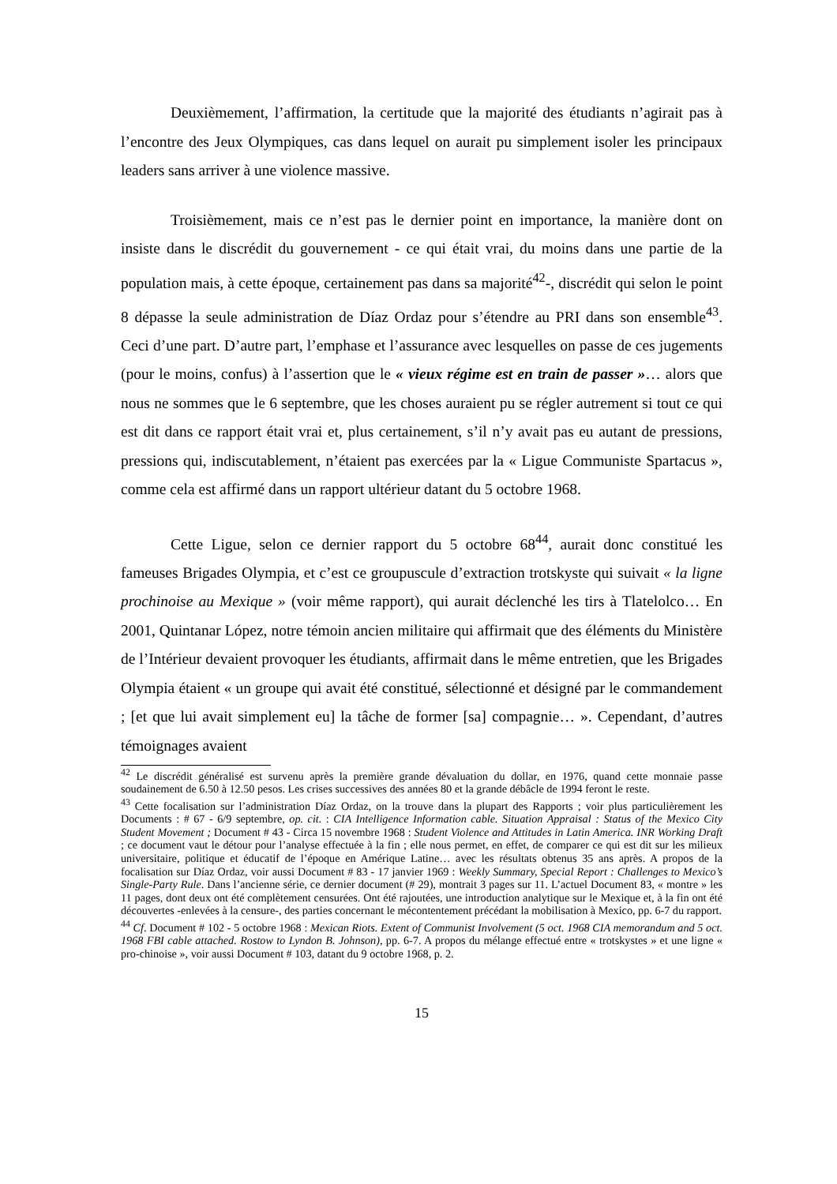Deuxièmement, l’affirmation, la certitude que la majorité des étudiants n’agirait pas à l’encontre des Jeux Olympiques, cas dans lequel on aurait pu simplement isoler les principaux leaders sans arriver à une violence massive.
Troisièmement, mais ce n’est pas le dernier point en importance, la manière dont on insiste dans le discrédit du gouvernement - ce qui était vrai, du moins dans une partie de la population mais, à cette époque, certainement pas dans sa majorité<sup>42</sup>-, discrédit qui selon le point 8 dépasse la seule administration de Díaz Ordaz pour s’étendre au PRI dans son ensemble<sup>43</sup>. Ceci d’une part. D’autre part, l’emphase et l’assurance avec lesquelles on passe de ces jugements (pour le moins, confus) à l’assertion que le « vieux régime est en train de passer »… alors que nous ne sommes que le 6 septembre, que les choses auraient pu se régler autrement si tout ce qui est dit dans ce rapport était vrai et, plus certainement, s’il n’y avait pas eu autant de pressions, pressions qui, indiscutablement, n’étaient pas exercées par la « Ligue Communiste Spartacus », comme cela est affirmé dans un rapport ultérieur datant du 5 octobre 1968.
Cette Ligue, selon ce dernier rapport du 5 octobre 68<sup>44</sup>, aurait donc constitué les fameuses Brigades Olympia, et c’est ce groupuscule d’extraction trotskyste qui suivait « la ligne prochinoise au Mexique » (voir même rapport), qui aurait déclenché les tirs à Tlatelolco… En 2001, Quintanar López, notre témoin ancien militaire qui affirmait que des éléments du Ministère de l’Intérieur devaient provoquer les étudiants, affirmait dans le même entretien, que les Brigades Olympia étaient « un groupe qui avait été constitué, sélectionné et désigné par le commandement ; [et que lui avait simplement eu] la tâche de former [sa] compagnie… ». Cependant, d’autres témoignages avaient
<sup>42</sup> Le discrédit généralisé est survenu après la première grande dévaluation du dollar, en 1976, quand cette monnaie passe soudainement de 6.50 à 12.50 pesos. Les crises successives des années 80 et la grande débâcle de 1994 feront le reste.
<sup>43</sup> Cette focalisation sur l’administration Díaz Ordaz, on la trouve dans la plupart des Rapports ; voir plus particulièrement les Documents : # 67 - 6/9 septembre, op. cit. : CIA Intelligence Information cable. Situation Appraisal : Status of the Mexico City Student Movement ; Document # 43 - Circa 15 novembre 1968 : Student Violence and Attitudes in Latin America. INR Working Draft ; ce document vaut le détour pour l’analyse effectuée à la fin ; elle nous permet, en effet, de comparer ce qui est dit sur les milieux universitaire, politique et éducatif de l’époque en Amérique Latine… avec les résultats obtenus 35 ans après. A propos de la focalisation sur Díaz Ordaz, voir aussi Document # 83 - 17 janvier 1969 : Weekly Summary, Special Report : Challenges to Mexico’s Single-Party Rule. Dans l’ancienne série, ce dernier document (# 29), montrait 3 pages sur 11. L’actuel Document 83, « montre » les 11 pages, dont deux ont été complètement censurées. Ont été rajoutées, une introduction analytique sur le Mexique et, à la fin ont été découvertes -enlevées à la censure-, des parties concernant le mécontentement précédant la mobilisation à Mexico, pp. 6-7 du rapport.
<sup>44</sup> Cf. Document # 102 - 5 octobre 1968 : Mexican Riots. Extent of Communist Involvement (5 oct. 1968 CIA memorandum and 5 oct. 1968 FBI cable attached. Rostow to Lyndon B. Johnson), pp. 6-7. A propos du mélange effectué entre « trotskystes » et une ligne « pro-chinoise », voir aussi Document # 103, datant du 9 octobre 1968, p. 2.
15